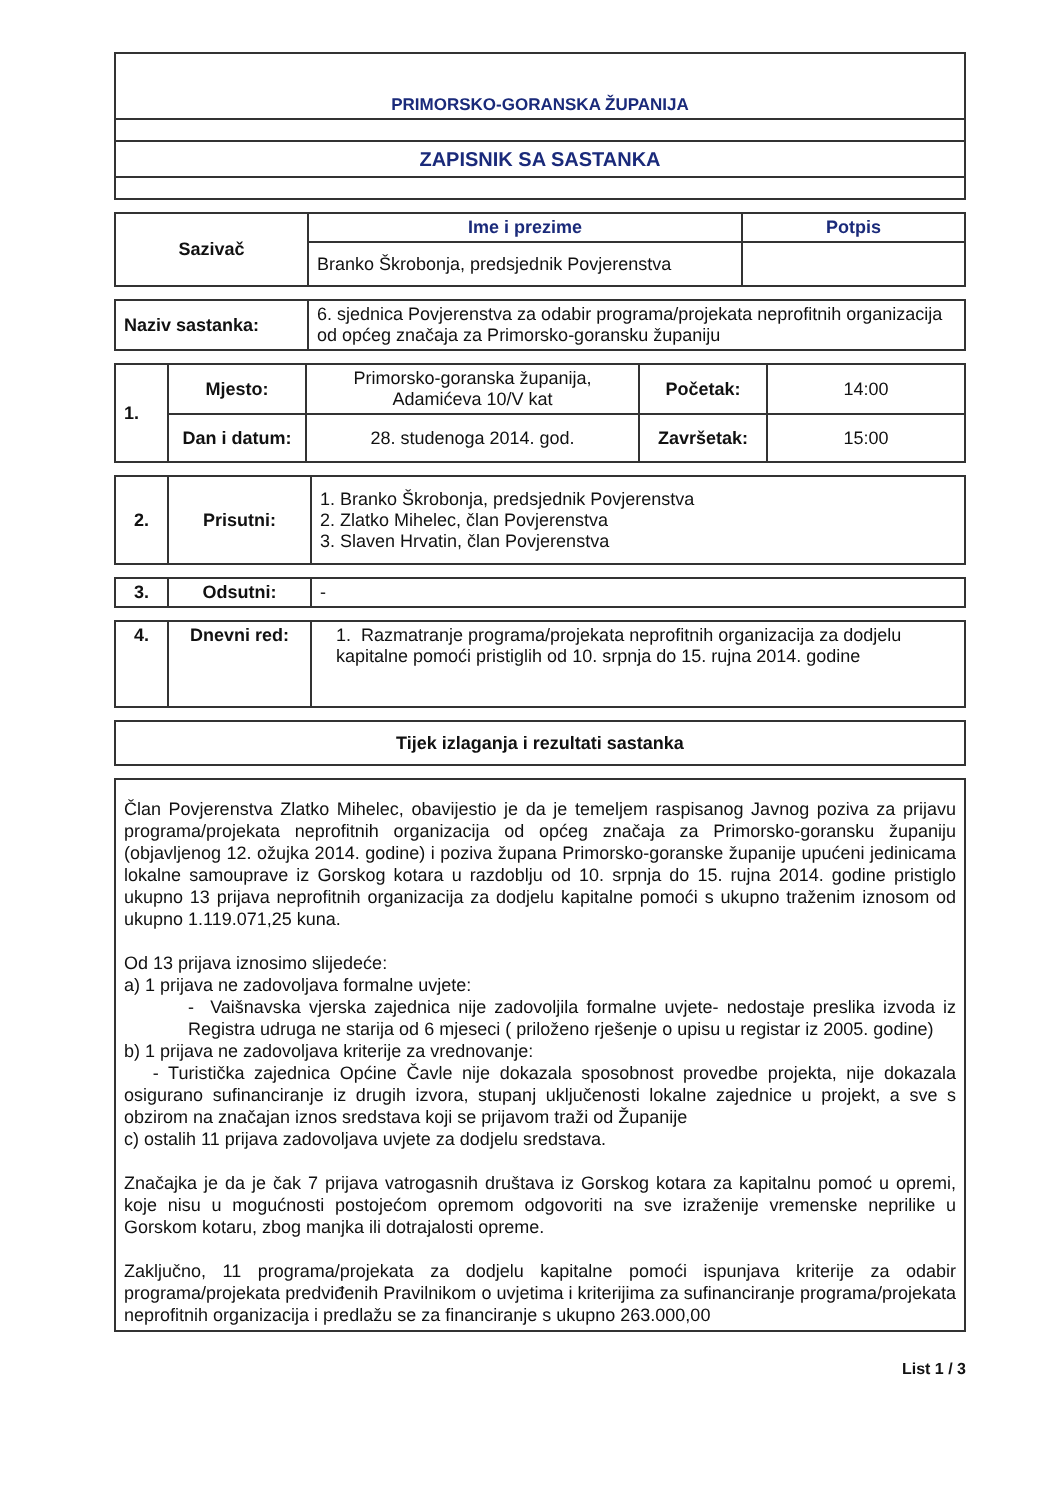| PRIMORSKO-GORANSKA ŽUPANIJA |
| ZAPISNIK SA SASTANKA |
| Sazivač | Ime i prezime | Potpis |
| | Branko Škrobonja, predsjednik Povjerenstva | |
| Naziv sastanka: | 6. sjednica Povjerenstva za odabir programa/projekata neprofitnih organizacija od općeg značaja za Primorsko-goransku županiju |
| 1. | Mjesto: | Primorsko-goranska županija, Adamićeva 10/V kat | Početak: | 14:00 |
| | Dan i datum: | 28. studenoga 2014. god. | Završetak: | 15:00 |
| 2. | Prisutni: | 1. Branko Škrobonja, predsjednik Povjerenstva 2. Zlatko Mihelec, član Povjerenstva 3. Slaven Hrvatin, član Povjerenstva |
| 3. | Odsutni: | - |
| 4. | Dnevni red: | 1. Razmatranje programa/projekata neprofitnih organizacija za dodjelu kapitalne pomoći pristiglih od 10. srpnja do 15. rujna 2014. godine |
| Tijek izlaganja i rezultati sastanka |
Član Povjerenstva Zlatko Mihelec, obavijestio je da je temeljem raspisanog Javnog poziva za prijavu programa/projekata neprofitnih organizacija od općeg značaja za Primorsko-goransku županiju (objavljenog 12. ožujka 2014. godine) i poziva župana Primorsko-goranske županije upućeni jedinicama lokalne samouprave iz Gorskog kotara u razdoblju od 10. srpnja do 15. rujna 2014. godine pristiglo ukupno 13 prijava neprofitnih organizacija za dodjelu kapitalne pomoći s ukupno traženim iznosom od ukupno 1.119.071,25 kuna.
Od 13 prijava iznosimo slijedeće:
a) 1 prijava ne zadovoljava formalne uvjete:
- Vaišnavska vjerska zajednica nije zadovoljila formalne uvjete- nedostaje preslika izvoda iz Registra udruga ne starija od 6 mjeseci ( priloženo rješenje o upisu u registar iz 2005. godine)
b) 1 prijava ne zadovoljava kriterije za vrednovanje:
- Turistička zajednica Općine Čavle nije dokazala sposobnost provedbe projekta, nije dokazala osigurano sufinanciranje iz drugih izvora, stupanj uključenosti lokalne zajednice u projekt, a sve s obzirom na značajan iznos sredstava koji se prijavom traži od Županije
c) ostalih 11 prijava zadovoljava uvjete za dodjelu sredstava.
Značajka je da je čak 7 prijava vatrogasnih društava iz Gorskog kotara za kapitalnu pomoć u opremi, koje nisu u mogućnosti postojećom opremom odgovoriti na sve izraženije vremenske neprilike u Gorskom kotaru, zbog manjka ili dotrajalosti opreme.
Zaključno, 11 programa/projekata za dodjelu kapitalne pomoći ispunjava kriterije za odabir programa/projekata predviđenih Pravilnikom o uvjetima i kriterijima za sufinanciranje programa/projekata neprofitnih organizacija i predlažu se za financiranje s ukupno 263.000,00
List 1 / 3